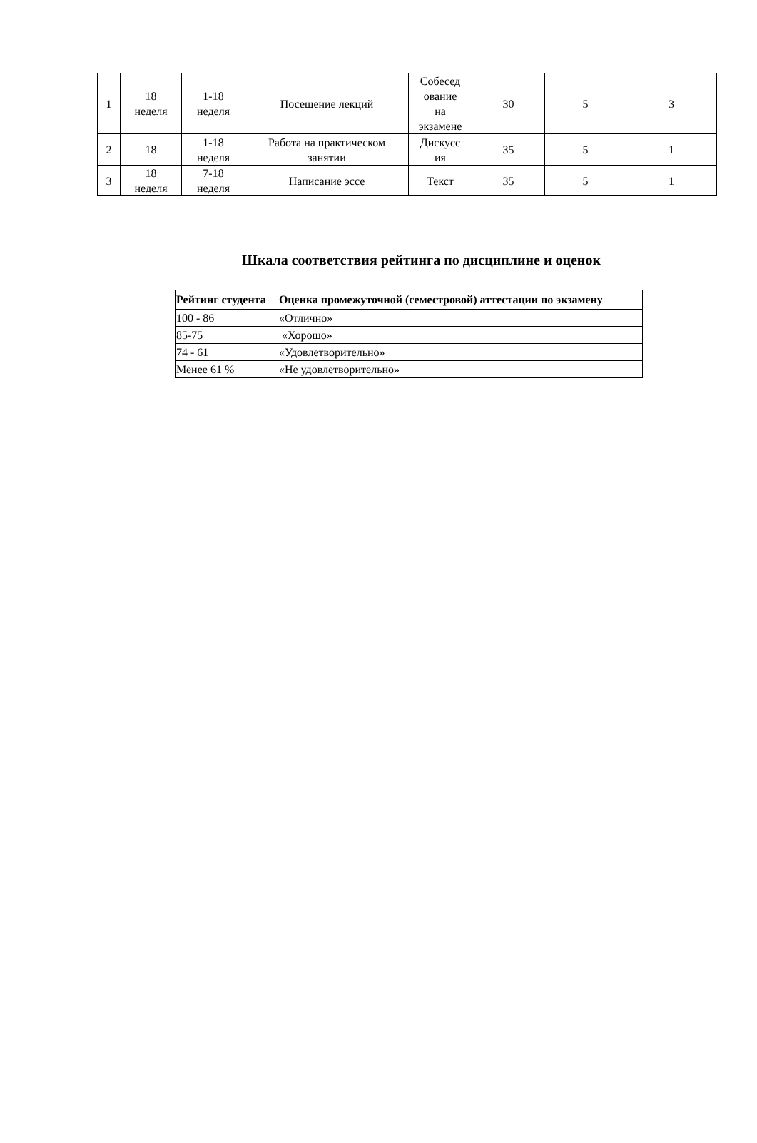| 1 | 18 неделя | 1-18 неделя | Посещение лекций | Собесед ование на экзамене | 30 | 5 | 3 |
| 2 | 18 | 1-18 неделя | Работа на практическом занятии | Дискусс ия | 35 | 5 | 1 |
| 3 | 18 неделя | 7-18 неделя | Написание эссе | Текст | 35 | 5 | 1 |
Шкала соответствия рейтинга по дисциплине и оценок
| Рейтинг студента | Оценка промежуточной (семестровой) аттестации по экзамену |
| --- | --- |
| 100 - 86 | «Отлично» |
| 85-75 | «Хорошо» |
| 74 - 61 | «Удовлетворительно» |
| Менее 61 % | «Не удовлетворительно» |